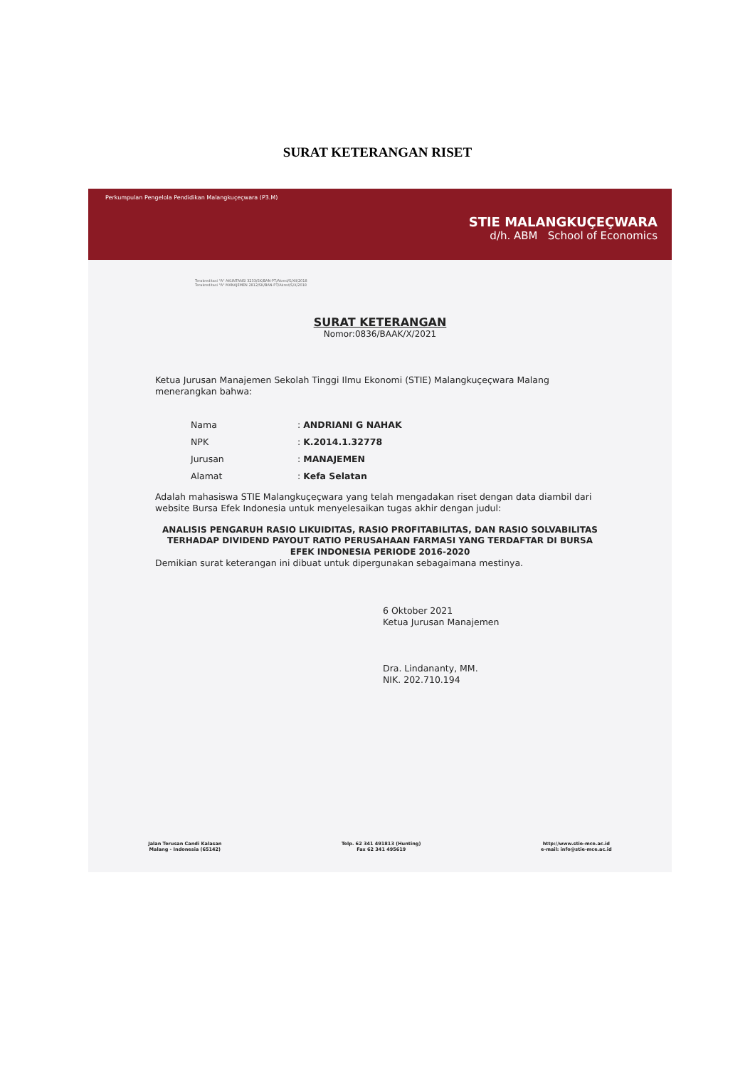SURAT KETERANGAN RISET
Perkumpulan Pengelola Pendidikan Malangkuçeçwara (P3.M)
STIE MALANGKUÇEÇWARA
d/h. ABM School of Economics
Terakreditasi "A" AKUNTANSI 3233/SK/BAN-PT/Akred/S/XII/2018
Terakreditasi "A" MANAJEMEN 2812/SK/BAN-PT/Akred/S/X/2018
SURAT KETERANGAN
Nomor:0836/BAAK/X/2021
Ketua Jurusan Manajemen Sekolah Tinggi Ilmu Ekonomi (STIE) Malangkuçeçwara Malang menerangkan bahwa:
Nama: ANDRIANI G NAHAK
NPK: K.2014.1.32778
Jurusan: MANAJEMEN
Alamat: Kefa Selatan
Adalah mahasiswa STIE Malangkuçeçwara yang telah mengadakan riset dengan data diambil dari website Bursa Efek Indonesia untuk menyelesaikan tugas akhir dengan judul:
ANALISIS PENGARUH RASIO LIKUIDITAS, RASIO PROFITABILITAS, DAN RASIO SOLVABILITAS TERHADAP DIVIDEND PAYOUT RATIO PERUSAHAAN FARMASI YANG TERDAFTAR DI BURSA EFEK INDONESIA PERIODE 2016-2020
Demikian surat keterangan ini dibuat untuk dipergunakan sebagaimana mestinya.
6 Oktober 2021
Ketua Jurusan Manajemen
Dra. Lindananty, MM.
NIK. 202.710.194
Jalan Terusan Candi Kalasan
Malang - Indonesia (65142)
Telp. 62 341 491813 (Hunting)
Fax 62 341 495619
http://www.stie-mce.ac.id
e-mail: info@stie-mce.ac.id